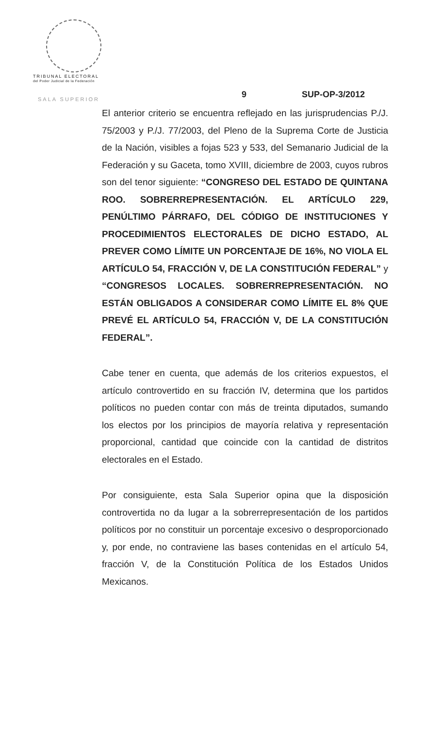TRIBUNAL ELECTORAL
del Poder Judicial de la Federación
SALA SUPERIOR 9 SUP-OP-3/2012
El anterior criterio se encuentra reflejado en las jurisprudencias P./J. 75/2003 y P./J. 77/2003, del Pleno de la Suprema Corte de Justicia de la Nación, visibles a fojas 523 y 533, del Semanario Judicial de la Federación y su Gaceta, tomo XVIII, diciembre de 2003, cuyos rubros son del tenor siguiente: “CONGRESO DEL ESTADO DE QUINTANA ROO. SOBRERREPRESENTACIÓN. EL ARTÍCULO 229, PENÚLTIMO PÁRRAFO, DEL CÓDIGO DE INSTITUCIONES Y PROCEDIMIENTOS ELECTORALES DE DICHO ESTADO, AL PREVER COMO LÍMITE UN PORCENTAJE DE 16%, NO VIOLA EL ARTÍCULO 54, FRACCIÓN V, DE LA CONSTITUCIÓN FEDERAL” y “CONGRESOS LOCALES. SOBRERREPRESENTACIÓN. NO ESTÁN OBLIGADOS A CONSIDERAR COMO LÍMITE EL 8% QUE PREVÉ EL ARTÍCULO 54, FRACCIÓN V, DE LA CONSTITUCIÓN FEDERAL”.
Cabe tener en cuenta, que además de los criterios expuestos, el artículo controvertido en su fracción IV, determina que los partidos políticos no pueden contar con más de treinta diputados, sumando los electos por los principios de mayoría relativa y representación proporcional, cantidad que coincide con la cantidad de distritos electorales en el Estado.
Por consiguiente, esta Sala Superior opina que la disposición controvertida no da lugar a la sobrerrepresentación de los partidos políticos por no constituir un porcentaje excesivo o desproporcionado y, por ende, no contraviene las bases contenidas en el artículo 54, fracción V, de la Constitución Política de los Estados Unidos Mexicanos.